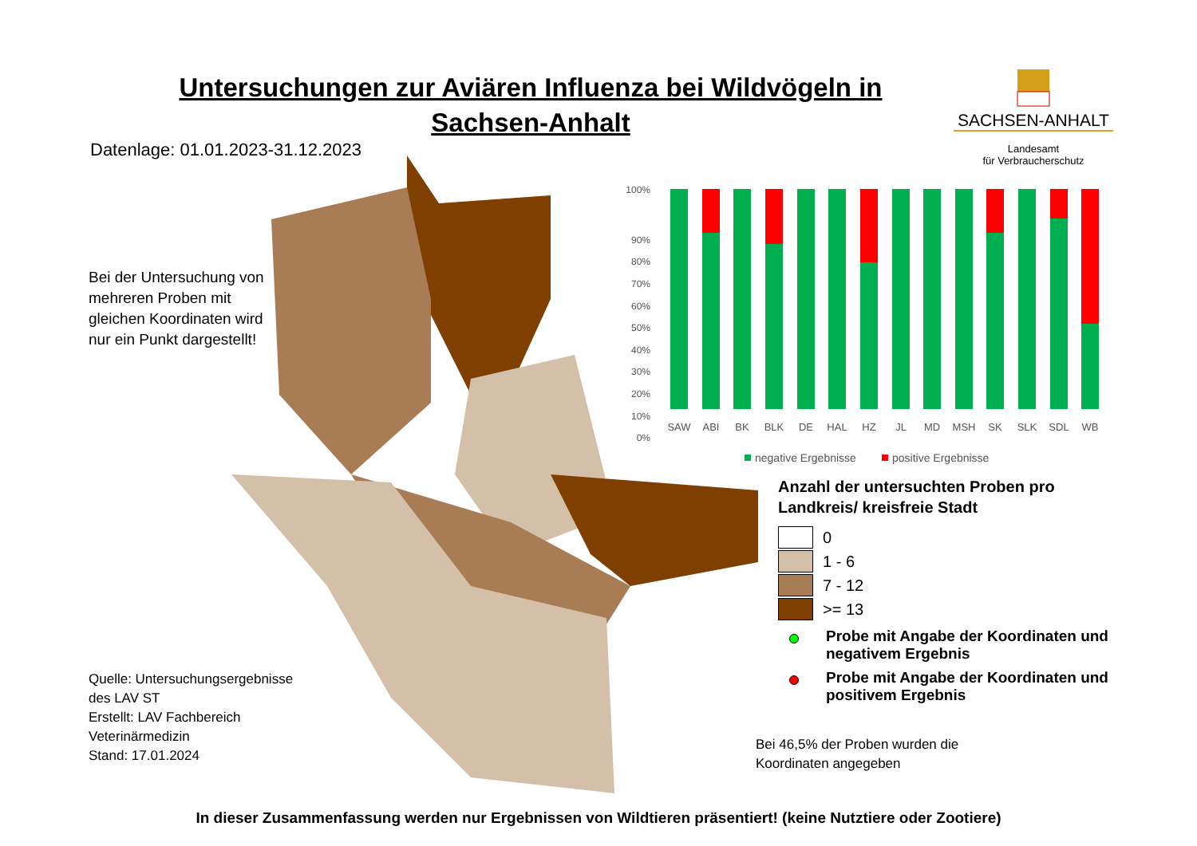Untersuchungen zur Aviären Influenza bei Wildvögeln in Sachsen-Anhalt
SACHSEN-ANHALT
Landesamt
für Verbraucherschutz
Datenlage: 01.01.2023-31.12.2023
Bei der Untersuchung von mehreren Proben mit gleichen Koordinaten wird nur ein Punkt dargestellt!
100%
90%
80%
70%
60%
50%
40%
30%
20%
10%
0%
SAW
ABI
BK
BLK
DE
HAL
HZ
JL
MD
MSH
SK
SLK
SDL
WB
negative Ergebnisse
positive Ergebnisse
Anzahl der untersuchten Proben pro Landkreis/ kreisfreie Stadt
0
1 - 6
7 - 12
>= 13
Probe mit Angabe der Koordinaten und negativem Ergebnis
Probe mit Angabe der Koordinaten und positivem Ergebnis
Bei 46,5% der Proben wurden die
Koordinaten angegeben
Quelle: Untersuchungsergebnisse
des LAV ST
Erstellt: LAV Fachbereich
Veterinärmedizin
Stand: 17.01.2024
In dieser Zusammenfassung werden nur Ergebnissen von Wildtieren präsentiert! (keine Nutztiere oder Zootiere)